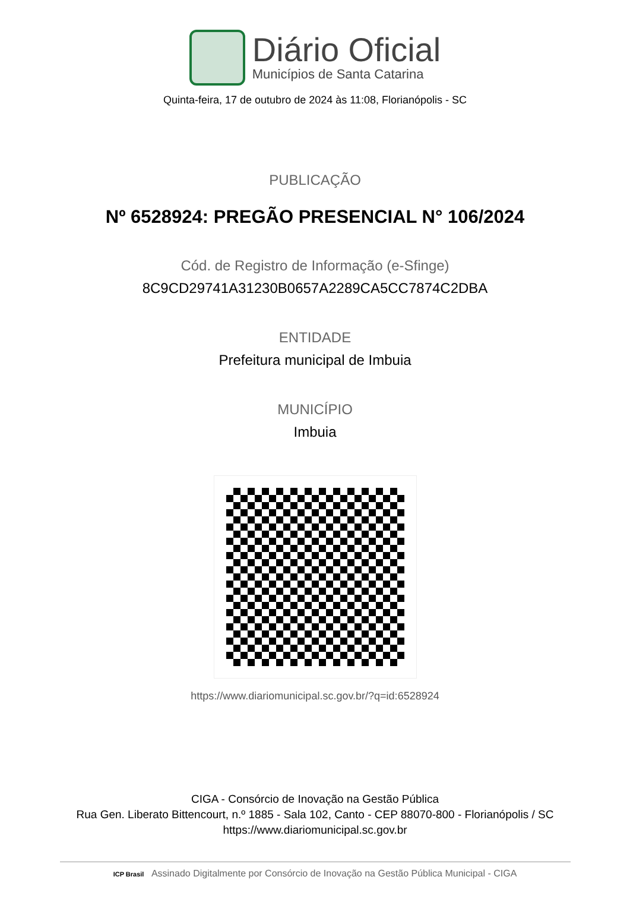Diário Oficial
Municípios de Santa Catarina
Quinta-feira, 17 de outubro de 2024 às 11:08, Florianópolis - SC
PUBLICAÇÃO
Nº 6528924: PREGÃO PRESENCIAL N° 106/2024
Cód. de Registro de Informação (e-Sfinge)
8C9CD29741A31230B0657A2289CA5CC7874C2DBA
ENTIDADE
Prefeitura municipal de Imbuia
MUNICÍPIO
Imbuia
https://www.diariomunicipal.sc.gov.br/?q=id:6528924
CIGA - Consórcio de Inovação na Gestão Pública
Rua Gen. Liberato Bittencourt, n.º 1885 - Sala 102, Canto - CEP 88070-800 - Florianópolis / SC
https://www.diariomunicipal.sc.gov.br
ICP Brasil Assinado Digitalmente por Consórcio de Inovação na Gestão Pública Municipal - CIGA